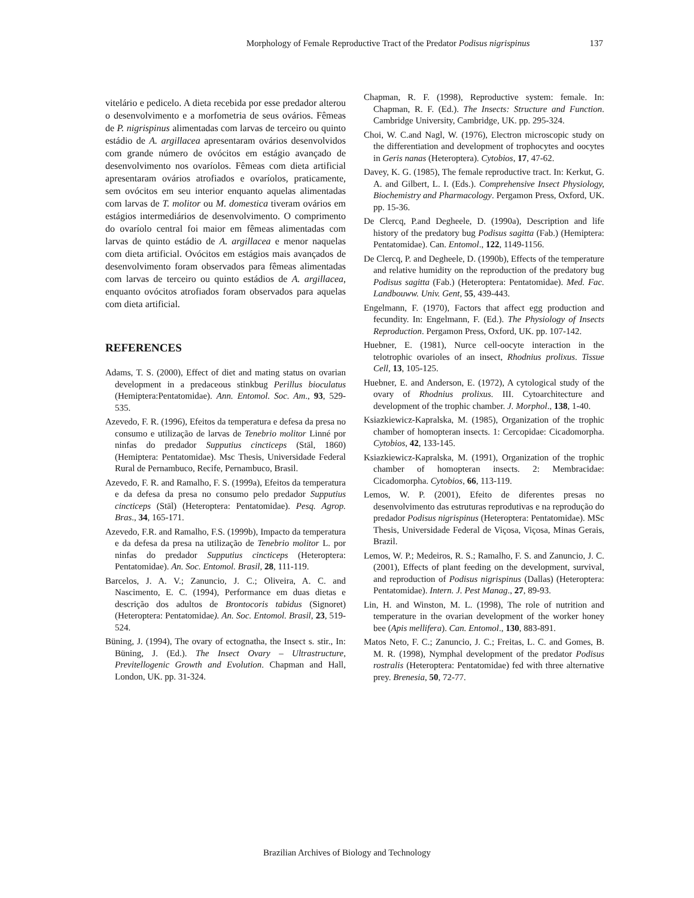Morphology of Female Reproductive Tract of the Predator Podisus nigrispinus 137
vitelário e pedicelo. A dieta recebida por esse predador alterou o desenvolvimento e a morfometria de seus ovários. Fêmeas de P. nigrispinus alimentadas com larvas de terceiro ou quinto estádio de A. argillacea apresentaram ovários desenvolvidos com grande número de ovócitos em estágio avançado de desenvolvimento nos ovaríolos. Fêmeas com dieta artificial apresentaram ovários atrofiados e ovaríolos, praticamente, sem ovócitos em seu interior enquanto aquelas alimentadas com larvas de T. molitor ou M. domestica tiveram ovários em estágios intermediários de desenvolvimento. O comprimento do ovaríolo central foi maior em fêmeas alimentadas com larvas de quinto estádio de A. argillacea e menor naquelas com dieta artificial. Ovócitos em estágios mais avançados de desenvolvimento foram observados para fêmeas alimentadas com larvas de terceiro ou quinto estádios de A. argillacea, enquanto ovócitos atrofiados foram observados para aquelas com dieta artificial.
REFERENCES
Adams, T. S. (2000), Effect of diet and mating status on ovarian development in a predaceous stinkbug Perillus bioculatus (Hemiptera:Pentatomidae). Ann. Entomol. Soc. Am., 93, 529-535.
Azevedo, F. R. (1996), Efeitos da temperatura e defesa da presa no consumo e utilização de larvas de Tenebrio molitor Linné por ninfas do predador Supputius cincticeps (Stäl, 1860) (Hemiptera: Pentatomidae). Msc Thesis, Universidade Federal Rural de Pernambuco, Recife, Pernambuco, Brasil.
Azevedo, F. R. and Ramalho, F. S. (1999a), Efeitos da temperatura e da defesa da presa no consumo pelo predador Supputius cincticeps (Stäl) (Heteroptera: Pentatomidae). Pesq. Agrop. Bras., 34, 165-171.
Azevedo, F.R. and Ramalho, F.S. (1999b), Impacto da temperatura e da defesa da presa na utilização de Tenebrio molitor L. por ninfas do predador Supputius cincticeps (Heteroptera: Pentatomidae). An. Soc. Entomol. Brasil, 28, 111-119.
Barcelos, J. A. V.; Zanuncio, J. C.; Oliveira, A. C. and Nascimento, E. C. (1994), Performance em duas dietas e descrição dos adultos de Brontocoris tabidus (Signoret) (Heteroptera: Pentatomidae). An. Soc. Entomol. Brasil, 23, 519-524.
Büning, J. (1994), The ovary of ectognatha, the Insect s. stir., In: Büning, J. (Ed.). The Insect Ovary – Ultrastructure, Previtellogenic Growth and Evolution. Chapman and Hall, London, UK. pp. 31-324.
Chapman, R. F. (1998), Reproductive system: female. In: Chapman, R. F. (Ed.). The Insects: Structure and Function. Cambridge University, Cambridge, UK. pp. 295-324.
Choi, W. C.and Nagl, W. (1976), Electron microscopic study on the differentiation and development of trophocytes and oocytes in Geris nanas (Heteroptera). Cytobios, 17, 47-62.
Davey, K. G. (1985), The female reproductive tract. In: Kerkut, G. A. and Gilbert, L. I. (Eds.). Comprehensive Insect Physiology, Biochemistry and Pharmacology. Pergamon Press, Oxford, UK. pp. 15-36.
De Clercq, P.and Degheele, D. (1990a), Description and life history of the predatory bug Podisus sagitta (Fab.) (Hemiptera: Pentatomidae). Can. Entomol., 122, 1149-1156.
De Clercq, P. and Degheele, D. (1990b), Effects of the temperature and relative humidity on the reproduction of the predatory bug Podisus sagitta (Fab.) (Heteroptera: Pentatomidae). Med. Fac. Landbouww. Univ. Gent, 55, 439-443.
Engelmann, F. (1970), Factors that affect egg production and fecundity. In: Engelmann, F. (Ed.). The Physiology of Insects Reproduction. Pergamon Press, Oxford, UK. pp. 107-142.
Huebner, E. (1981), Nurce cell-oocyte interaction in the telotrophic ovarioles of an insect, Rhodnius prolixus. Tissue Cell, 13, 105-125.
Huebner, E. and Anderson, E. (1972), A cytological study of the ovary of Rhodnius prolixus. III. Cytoarchitecture and development of the trophic chamber. J. Morphol., 138, 1-40.
Ksiazkiewicz-Kapralska, M. (1985), Organization of the trophic chamber of homopteran insects. 1: Cercopidae: Cicadomorpha. Cytobios, 42, 133-145.
Ksiazkiewicz-Kapralska, M. (1991), Organization of the trophic chamber of homopteran insects. 2: Membracidae: Cicadomorpha. Cytobios, 66, 113-119.
Lemos, W. P. (2001), Efeito de diferentes presas no desenvolvimento das estruturas reprodutivas e na reprodução do predador Podisus nigrispinus (Heteroptera: Pentatomidae). MSc Thesis, Universidade Federal de Viçosa, Viçosa, Minas Gerais, Brazil.
Lemos, W. P.; Medeiros, R. S.; Ramalho, F. S. and Zanuncio, J. C. (2001), Effects of plant feeding on the development, survival, and reproduction of Podisus nigrispinus (Dallas) (Heteroptera: Pentatomidae). Intern. J. Pest Manag., 27, 89-93.
Lin, H. and Winston, M. L. (1998), The role of nutrition and temperature in the ovarian development of the worker honey bee (Apis mellifera). Can. Entomol., 130, 883-891.
Matos Neto, F. C.; Zanuncio, J. C.; Freitas, L. C. and Gomes, B. M. R. (1998), Nymphal development of the predator Podisus rostralis (Heteroptera: Pentatomidae) fed with three alternative prey. Brenesia, 50, 72-77.
Brazilian Archives of Biology and Technology